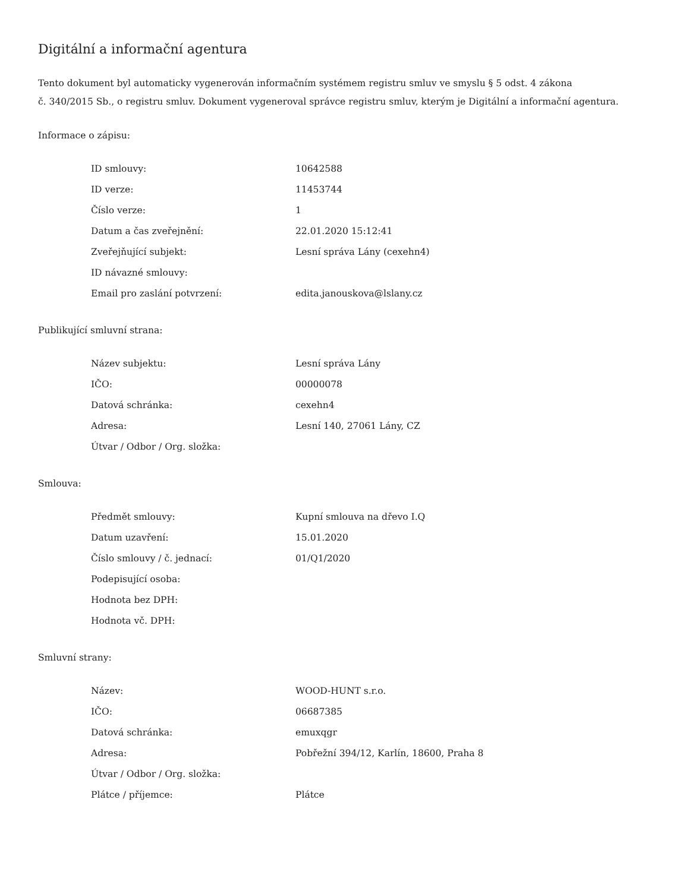Digitální a informační agentura
Tento dokument byl automaticky vygenerován informačním systémem registru smluv ve smyslu § 5 odst. 4 zákona
č. 340/2015 Sb., o registru smluv. Dokument vygeneroval správce registru smluv, kterým je Digitální a informační agentura.
Informace o zápisu:
| ID smlouvy: | 10642588 |
| ID verze: | 11453744 |
| Číslo verze: | 1 |
| Datum a čas zveřejnění: | 22.01.2020 15:12:41 |
| Zveřejňující subjekt: | Lesní správa Lány (cexehn4) |
| ID návazné smlouvy: | |
| Email pro zaslání potvrzení: | edita.janouskova@lslany.cz |
Publikující smluvní strana:
| Název subjektu: | Lesní správa Lány |
| IČO: | 00000078 |
| Datová schránka: | cexehn4 |
| Adresa: | Lesní 140, 27061 Lány, CZ |
| Útvar / Odbor / Org. složka: | |
Smlouva:
| Předmět smlouvy: | Kupní smlouva na dřevo I.Q |
| Datum uzavření: | 15.01.2020 |
| Číslo smlouvy / č. jednací: | 01/Q1/2020 |
| Podepisující osoba: | |
| Hodnota bez DPH: | |
| Hodnota vč. DPH: | |
Smluvní strany:
| Název: | WOOD-HUNT s.r.o. |
| IČO: | 06687385 |
| Datová schránka: | emuxqgr |
| Adresa: | Pobřežní 394/12, Karlín, 18600, Praha 8 |
| Útvar / Odbor / Org. složka: | |
| Plátce / příjemce: | Plátce |